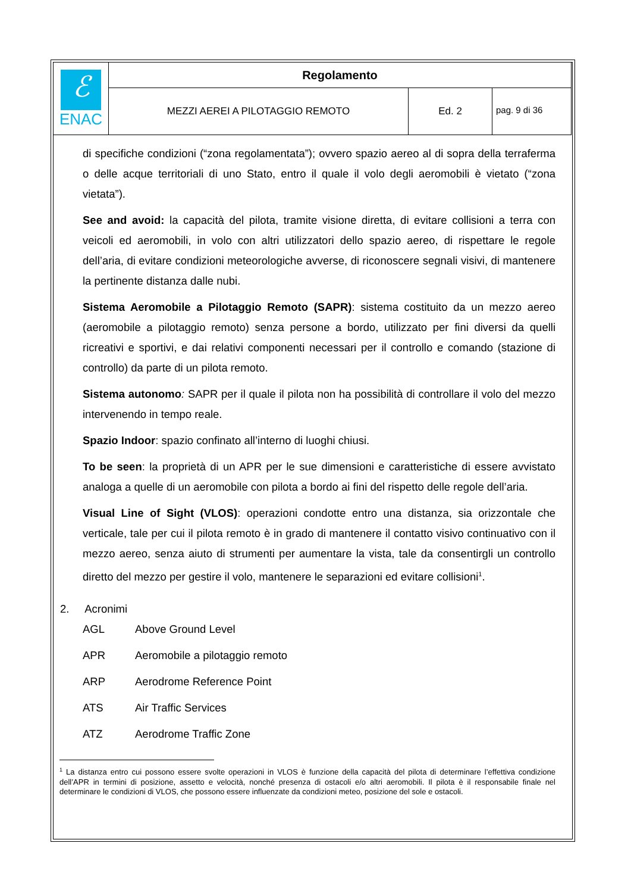| ℰ ENAC | Regolamento | | |
| | MEZZI AEREI A PILOTAGGIO REMOTO | Ed. 2 | pag. 9 di 36 |
di specifiche condizioni (“zona regolamentata”); ovvero spazio aereo al di sopra della terraferma o delle acque territoriali di uno Stato, entro il quale il volo degli aeromobili è vietato (“zona vietata”).
See and avoid: la capacità del pilota, tramite visione diretta, di evitare collisioni a terra con veicoli ed aeromobili, in volo con altri utilizzatori dello spazio aereo, di rispettare le regole dell’aria, di evitare condizioni meteorologiche avverse, di riconoscere segnali visivi, di mantenere la pertinente distanza dalle nubi.
Sistema Aeromobile a Pilotaggio Remoto (SAPR): sistema costituito da un mezzo aereo (aeromobile a pilotaggio remoto) senza persone a bordo, utilizzato per fini diversi da quelli ricreativi e sportivi, e dai relativi componenti necessari per il controllo e comando (stazione di controllo) da parte di un pilota remoto.
Sistema autonomo: SAPR per il quale il pilota non ha possibilità di controllare il volo del mezzo intervenendo in tempo reale.
Spazio Indoor: spazio confinato all’interno di luoghi chiusi.
To be seen: la proprietà di un APR per le sue dimensioni e caratteristiche di essere avvistato analoga a quelle di un aeromobile con pilota a bordo ai fini del rispetto delle regole dell’aria.
Visual Line of Sight (VLOS): operazioni condotte entro una distanza, sia orizzontale che verticale, tale per cui il pilota remoto è in grado di mantenere il contatto visivo continuativo con il mezzo aereo, senza aiuto di strumenti per aumentare la vista, tale da consentirgli un controllo diretto del mezzo per gestire il volo, mantenere le separazioni ed evitare collisioni<sup>1</sup>.
2. Acronimi
AGL Above Ground Level
APR Aeromobile a pilotaggio remoto
ARP Aerodrome Reference Point
ATS Air Traffic Services
ATZ Aerodrome Traffic Zone
<sup>1</sup> La distanza entro cui possono essere svolte operazioni in VLOS è funzione della capacità del pilota di determinare l’effettiva condizione dell’APR in termini di posizione, assetto e velocità, nonché presenza di ostacoli e/o altri aeromobili. Il pilota è il responsabile finale nel determinare le condizioni di VLOS, che possono essere influenzate da condizioni meteo, posizione del sole e ostacoli.